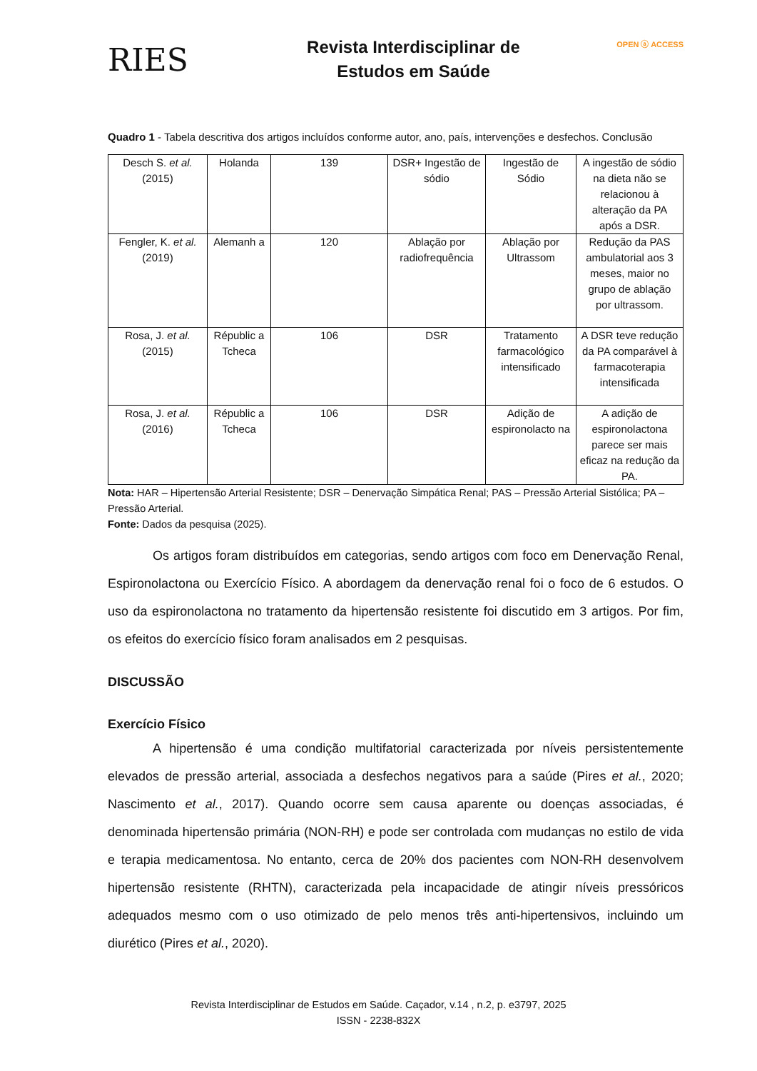RIES
Revista Interdisciplinar de
Estudos em Saúde
OPEN ⓐ ACCESS
Quadro 1 - Tabela descritiva dos artigos incluídos conforme autor, ano, país, intervenções e desfechos. Conclusão
| Desch S. et al. (2015) | Holanda | 139 | DSR+ Ingestão de sódio | Ingestão de Sódio | A ingestão de sódio na dieta não se relacionou à alteração da PA após a DSR. |
| Fengler, K. et al. (2019) | Alemanh a | 120 | Ablação por radiofrequência | Ablação por Ultrassom | Redução da PAS ambulatorial aos 3 meses, maior no grupo de ablação por ultrassom. |
| Rosa, J. et al. (2015) | Républic a Tcheca | 106 | DSR | Tratamento farmacológico intensificado | A DSR teve redução da PA comparável à farmacoterapia intensificada |
| Rosa, J. et al. (2016) | Républic a Tcheca | 106 | DSR | Adição de espironolacto na | A adição de espironolactona parece ser mais eficaz na redução da PA. |
Nota: HAR – Hipertensão Arterial Resistente; DSR – Denervação Simpática Renal; PAS – Pressão Arterial Sistólica; PA – Pressão Arterial.
Fonte: Dados da pesquisa (2025).
Os artigos foram distribuídos em categorias, sendo artigos com foco em Denervação Renal, Espironolactona ou Exercício Físico. A abordagem da denervação renal foi o foco de 6 estudos. O uso da espironolactona no tratamento da hipertensão resistente foi discutido em 3 artigos. Por fim, os efeitos do exercício físico foram analisados em 2 pesquisas.
DISCUSSÃO
Exercício Físico
A hipertensão é uma condição multifatorial caracterizada por níveis persistentemente elevados de pressão arterial, associada a desfechos negativos para a saúde (Pires et al., 2020; Nascimento et al., 2017). Quando ocorre sem causa aparente ou doenças associadas, é denominada hipertensão primária (NON-RH) e pode ser controlada com mudanças no estilo de vida e terapia medicamentosa. No entanto, cerca de 20% dos pacientes com NON-RH desenvolvem hipertensão resistente (RHTN), caracterizada pela incapacidade de atingir níveis pressóricos adequados mesmo com o uso otimizado de pelo menos três anti-hipertensivos, incluindo um diurético (Pires et al., 2020).
Revista Interdisciplinar de Estudos em Saúde. Caçador, v.14 , n.2, p. e3797, 2025
ISSN - 2238-832X